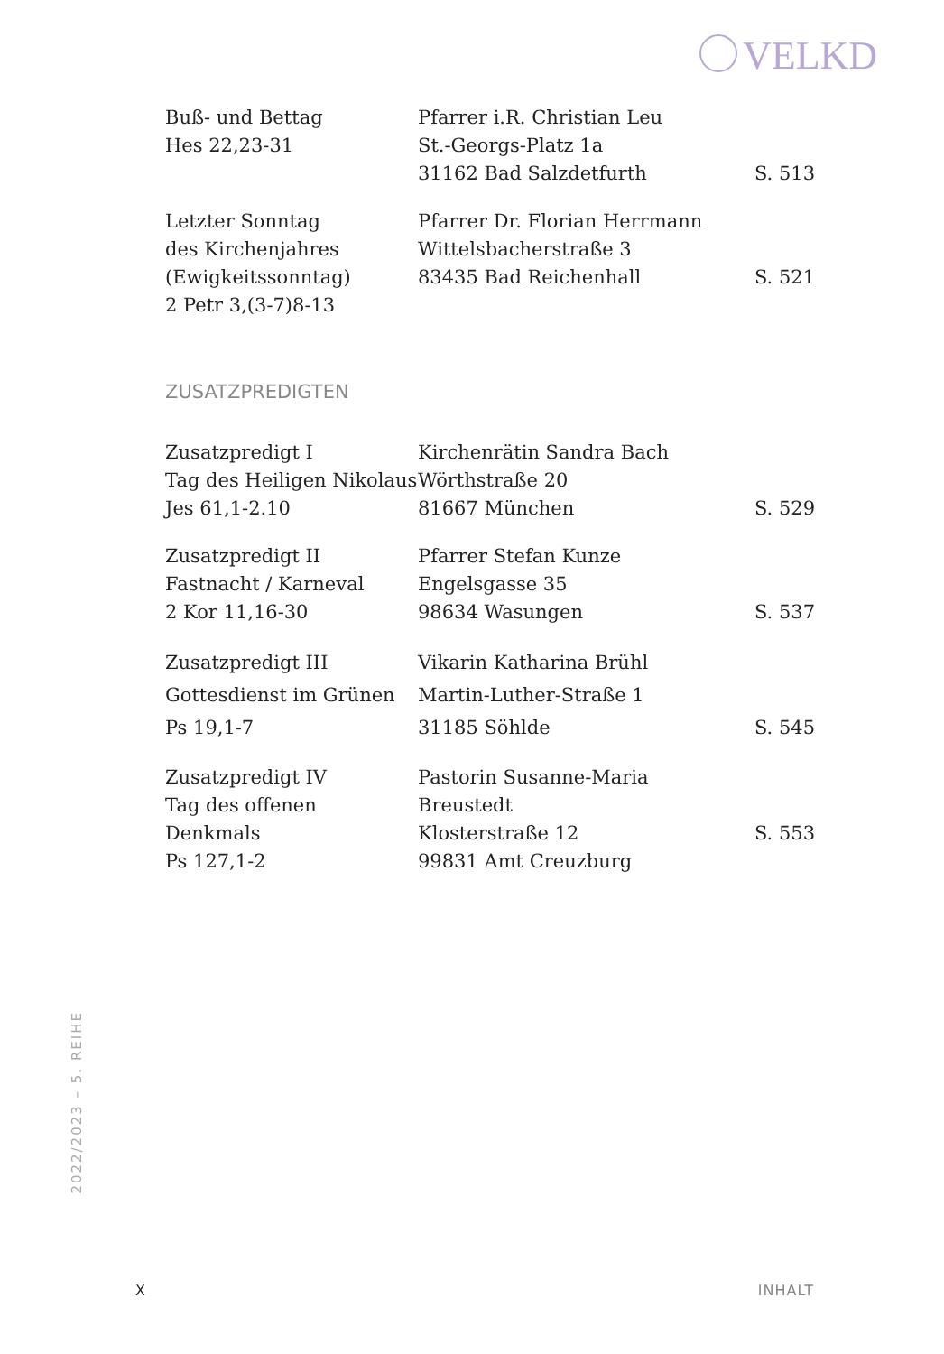VELKD
| Buß- und Bettag Hes 22,23-31 | Pfarrer i.R. Christian Leu St.-Georgs-Platz 1a 31162 Bad Salzdetfurth | S. 513 |
| Letzter Sonntag des Kirchenjahres (Ewigkeitssonntag) 2 Petr 3,(3-7)8-13 | Pfarrer Dr. Florian Herrmann Wittelsbacherstraße 3 83435 Bad Reichenhall | S. 521 |
ZUSATZPREDIGTEN
| Zusatzpredigt I Tag des Heiligen Nikolaus Jes 61,1-2.10 | Kirchenrätin Sandra Bach Wörthstraße 20 81667 München | S. 529 |
| Zusatzpredigt II Fastnacht / Karneval 2 Kor 11,16-30 | Pfarrer Stefan Kunze Engelsgasse 35 98634 Wasungen | S. 537 |
| Zusatzpredigt III Gottesdienst im Grünen Ps 19,1-7 | Vikarin Katharina Brühl Martin-Luther-Straße 1 31185 Söhlde | S. 545 |
| Zusatzpredigt IV Tag des offenen Denkmals Ps 127,1-2 | Pastorin Susanne-Maria Breustedt Klosterstraße 12 99831 Amt Creuzburg | S. 553 |
2022/2023 – 5. REIHE
X INHALT